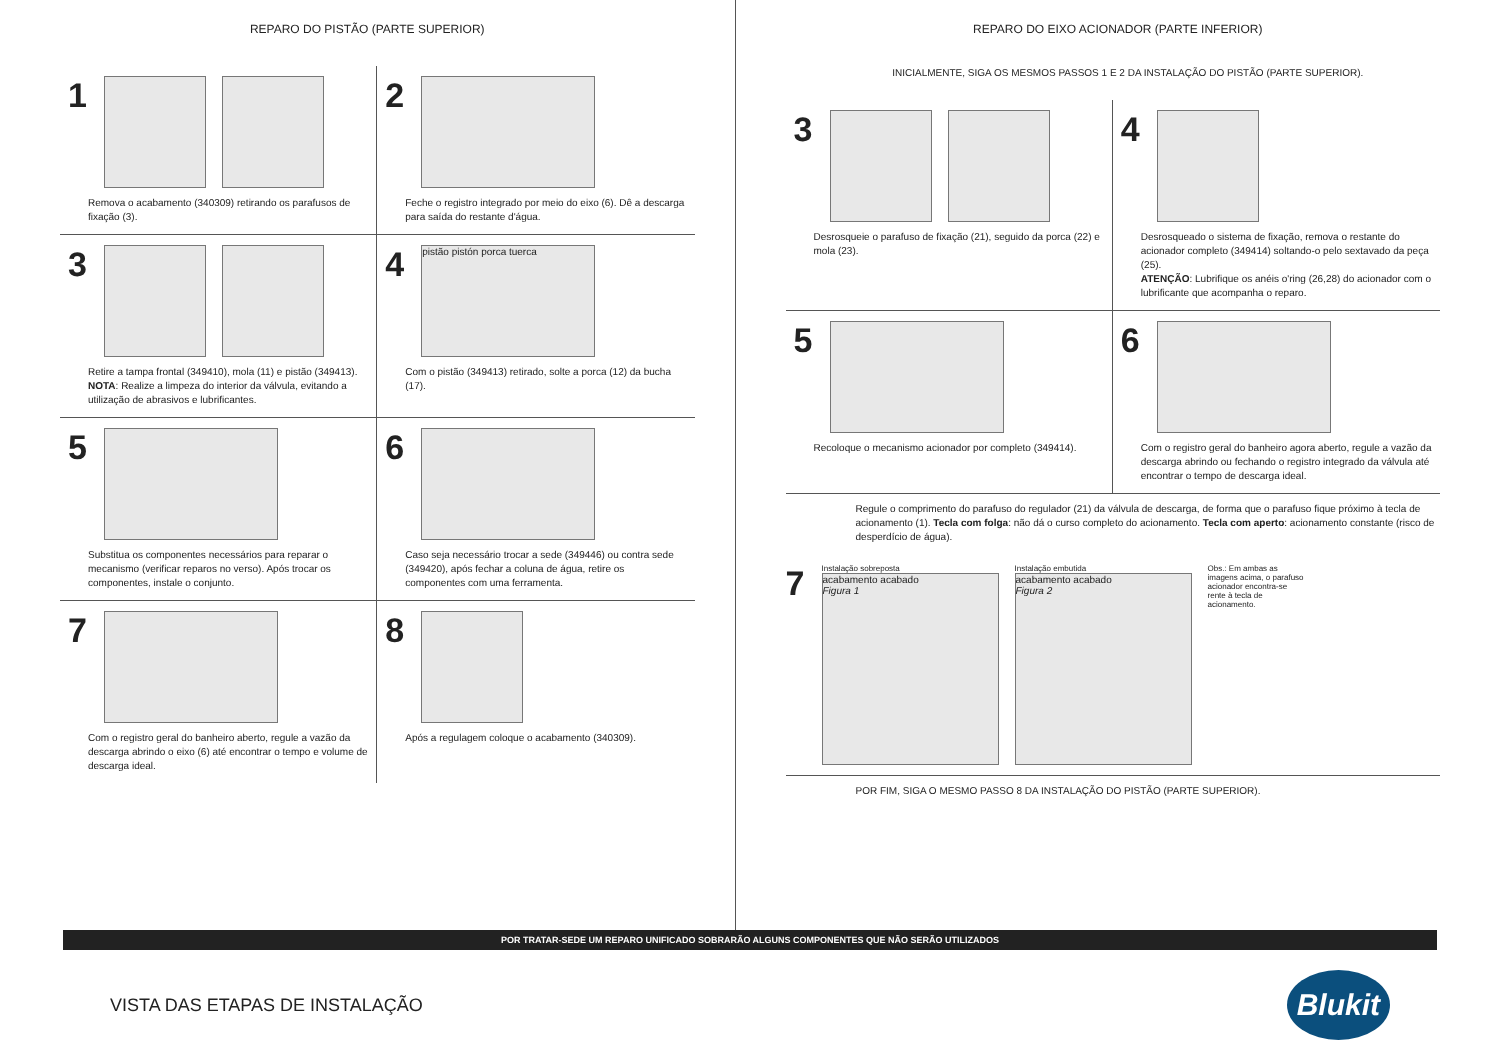REPARO DO PISTÃO (PARTE SUPERIOR)
1
Remova o acabamento (340309) retirando os parafusos de fixação (3).
2
Feche o registro integrado por meio do eixo (6). Dê a descarga para saída do restante d'água.
3
Retire a tampa frontal (349410), mola (11) e pistão (349413).
NOTA: Realize a limpeza do interior da válvula, evitando a utilização de abrasivos e lubrificantes.
4
pistão pistón porca tuerca
Com o pistão (349413) retirado, solte a porca (12) da bucha (17).
5
Substitua os componentes necessários para reparar o mecanismo (verificar reparos no verso). Após trocar os componentes, instale o conjunto.
6
Caso seja necessário trocar a sede (349446) ou contra sede (349420), após fechar a coluna de água, retire os componentes com uma ferramenta.
7
Com o registro geral do banheiro aberto, regule a vazão da descarga abrindo o eixo (6) até encontrar o tempo e volume de descarga ideal.
8
Após a regulagem coloque o acabamento (340309).
REPARO DO EIXO ACIONADOR (PARTE INFERIOR)
INICIALMENTE, SIGA OS MESMOS PASSOS 1 E 2 DA INSTALAÇÃO DO PISTÃO (PARTE SUPERIOR).
3
Desrosqueie o parafuso de fixação (21), seguido da porca (22) e mola (23).
4
Desrosqueado o sistema de fixação, remova o restante do acionador completo (349414) soltando-o pelo sextavado da peça (25).
ATENÇÃO: Lubrifique os anéis o'ring (26,28) do acionador com o lubrificante que acompanha o reparo.
5
Recoloque o mecanismo acionador por completo (349414).
6
Com o registro geral do banheiro agora aberto, regule a vazão da descarga abrindo ou fechando o registro integrado da válvula até encontrar o tempo de descarga ideal.
Regule o comprimento do parafuso do regulador (21) da válvula de descarga, de forma que o parafuso fique próximo à tecla de acionamento (1). Tecla com folga: não dá o curso completo do acionamento. Tecla com aperto: acionamento constante (risco de desperdício de água).
7
Instalação sobreposta
acabamento acabado
Figura 1
Instalação embutida
acabamento acabado
Figura 2
Obs.: Em ambas as imagens acima, o parafuso acionador encontra-se rente à tecla de acionamento.
POR FIM, SIGA O MESMO PASSO 8 DA INSTALAÇÃO DO PISTÃO (PARTE SUPERIOR).
POR TRATAR-SEDE UM REPARO UNIFICADO SOBRARÃO ALGUNS COMPONENTES QUE NÃO SERÃO UTILIZADOS
VISTA DAS ETAPAS DE INSTALAÇÃO
Blukit